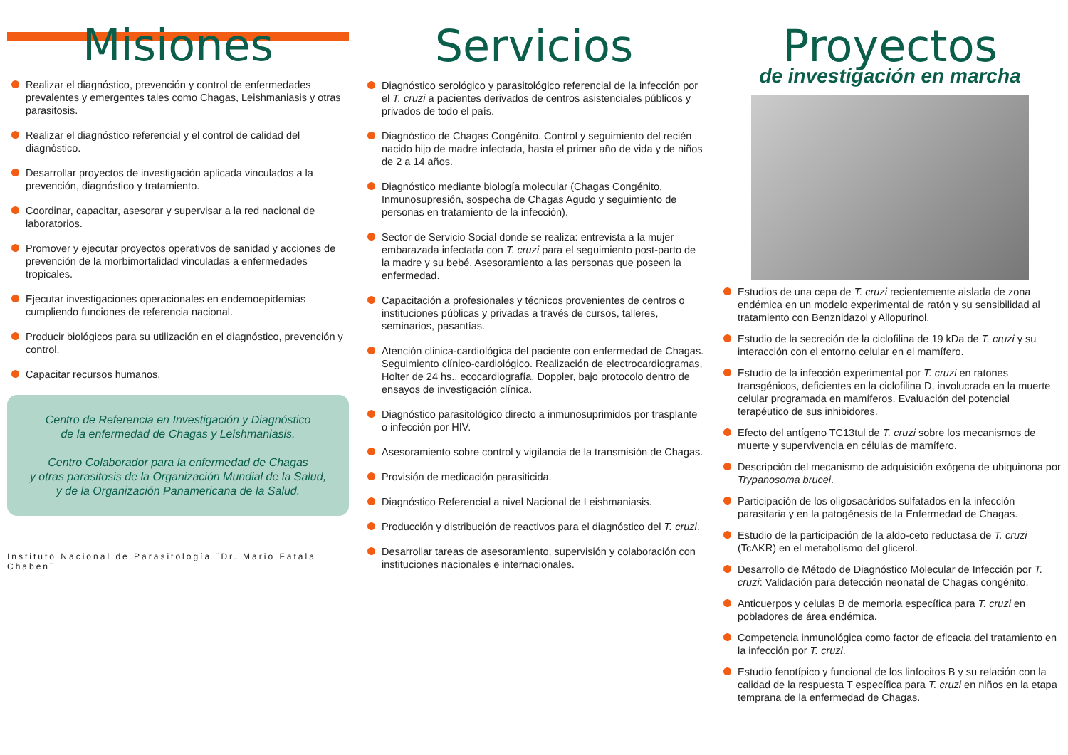Misiones
Realizar el diagnóstico, prevención y control de enfermedades prevalentes y emergentes tales como Chagas, Leishmaniasis y otras parasitosis.
Realizar el diagnóstico referencial y el control de calidad del diagnóstico.
Desarrollar proyectos de investigación aplicada vinculados a la prevención, diagnóstico y tratamiento.
Coordinar, capacitar, asesorar y supervisar a la red nacional de laboratorios.
Promover y ejecutar proyectos operativos de sanidad y acciones de prevención de la morbimortalidad vinculadas a enfermedades tropicales.
Ejecutar investigaciones operacionales en endemoepidemias cumpliendo funciones de referencia nacional.
Producir biológicos para su utilización en el diagnóstico, prevención y control.
Capacitar recursos humanos.
Centro de Referencia en Investigación y Diagnóstico
de la enfermedad de Chagas y Leishmaniasis.
Centro Colaborador para la enfermedad de Chagas
y otras parasitosis de la Organización Mundial de la Salud,
y de la Organización Panamericana de la Salud.
Instituto Nacional de Parasitología ¨Dr. Mario Fatala Chaben¨
Servicios
Diagnóstico serológico y parasitológico referencial de la infección por el T. cruzi a pacientes derivados de centros asistenciales públicos y privados de todo el país.
Diagnóstico de Chagas Congénito. Control y seguimiento del recién nacido hijo de madre infectada, hasta el primer año de vida y de niños de 2 a 14 años.
Diagnóstico mediante biología molecular (Chagas Congénito, Inmunosupresión, sospecha de Chagas Agudo y seguimiento de personas en tratamiento de la infección).
Sector de Servicio Social donde se realiza: entrevista a la mujer embarazada infectada con T. cruzi para el seguimiento post-parto de la madre y su bebé. Asesoramiento a las personas que poseen la enfermedad.
Capacitación a profesionales y técnicos provenientes de centros o instituciones públicas y privadas a través de cursos, talleres, seminarios, pasantías.
Atención clinica-cardiológica del paciente con enfermedad de Chagas. Seguimiento clínico-cardiológico. Realización de electrocardiogramas, Holter de 24 hs., ecocardiografía, Doppler, bajo protocolo dentro de ensayos de investigación clínica.
Diagnóstico parasitológico directo a inmunosuprimidos por trasplante o infección por HIV.
Asesoramiento sobre control y vigilancia de la transmisión de Chagas.
Provisión de medicación parasiticida.
Diagnóstico Referencial a nivel Nacional de Leishmaniasis.
Producción y distribución de reactivos para el diagnóstico del T. cruzi.
Desarrollar tareas de asesoramiento, supervisión y colaboración con instituciones nacionales e internacionales.
Proyectos
de investigación en marcha
Estudios de una cepa de T. cruzi recientemente aislada de zona endémica en un modelo experimental de ratón y su sensibilidad al tratamiento con Benznidazol y Allopurinol.
Estudio de la secreción de la ciclofilina de 19 kDa de T. cruzi y su interacción con el entorno celular en el mamífero.
Estudio de la infección experimental por T. cruzi en ratones transgénicos, deficientes en la ciclofilina D, involucrada en la muerte celular programada en mamíferos. Evaluación del potencial terapéutico de sus inhibidores.
Efecto del antígeno TC13tul de T. cruzi sobre los mecanismos de muerte y supervivencia en células de mamífero.
Descripción del mecanismo de adquisición exógena de ubiquinona por Trypanosoma brucei.
Participación de los oligosacáridos sulfatados en la infección parasitaria y en la patogénesis de la Enfermedad de Chagas.
Estudio de la participación de la aldo-ceto reductasa de T. cruzi (TcAKR) en el metabolismo del glicerol.
Desarrollo de Método de Diagnóstico Molecular de Infección por T. cruzi: Validación para detección neonatal de Chagas congénito.
Anticuerpos y celulas B de memoria específica para T. cruzi en pobladores de área endémica.
Competencia inmunológica como factor de eficacia del tratamiento en la infección por T. cruzi.
Estudio fenotípico y funcional de los linfocitos B y su relación con la calidad de la respuesta T específica para T. cruzi en niños en la etapa temprana de la enfermedad de Chagas.